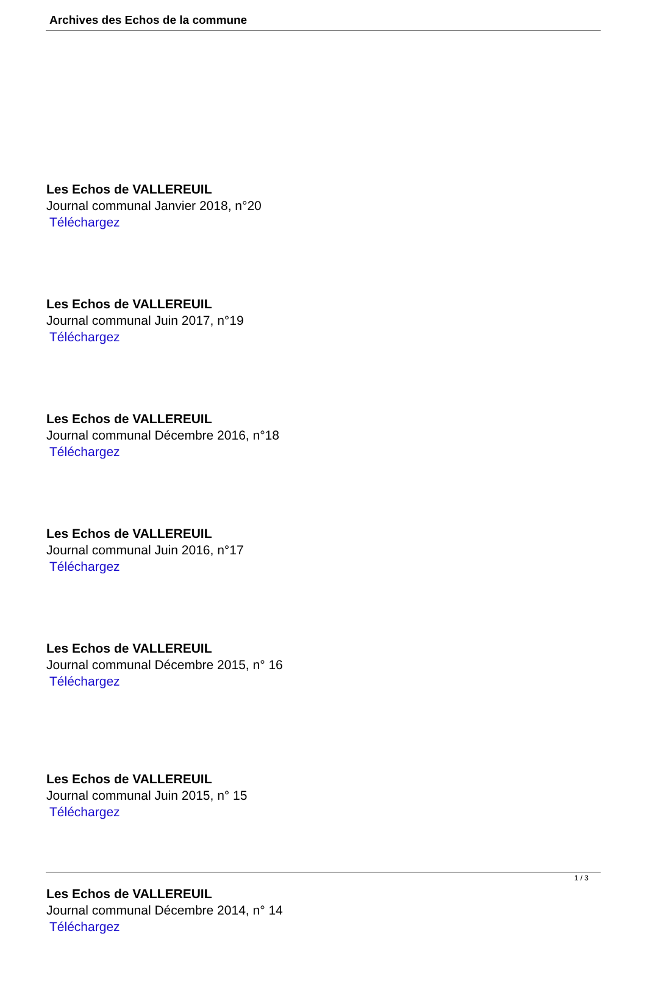Archives des Echos de la commune
Les Echos de VALLEREUIL
Journal communal Janvier 2018, n°20
Téléchargez
Les Echos de VALLEREUIL
Journal communal Juin 2017, n°19
Téléchargez
Les Echos de VALLEREUIL
Journal communal Décembre 2016, n°18
Téléchargez
Les Echos de VALLEREUIL
Journal communal Juin 2016, n°17
Téléchargez
Les Echos de VALLEREUIL
Journal communal Décembre 2015, n° 16
Téléchargez
Les Echos de VALLEREUIL
Journal communal Juin 2015, n° 15
Téléchargez
Les Echos de VALLEREUIL
Journal communal Décembre 2014, n° 14
Téléchargez
1 / 3